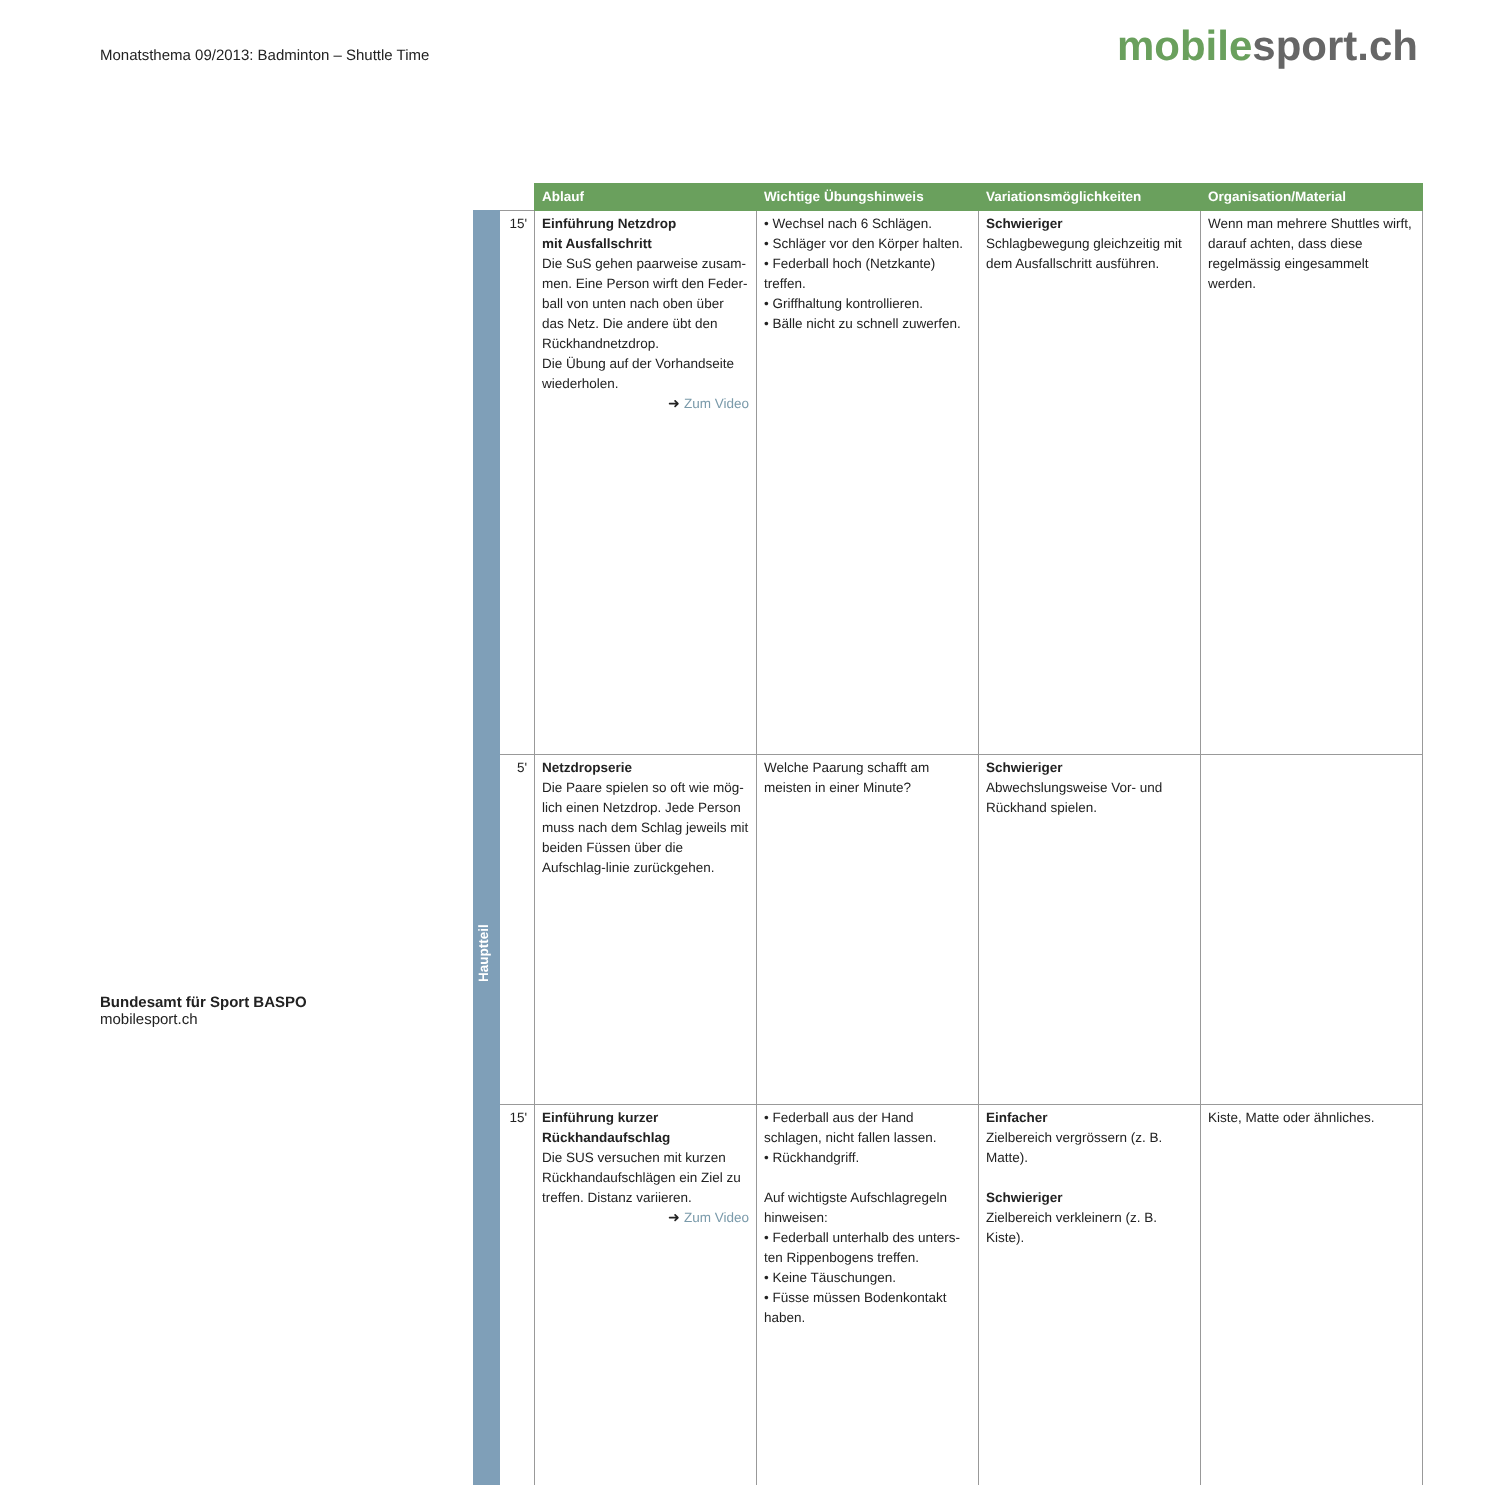Monatsthema 09/2013: Badminton – Shuttle Time
mobile sport.ch
| | | Ablauf | Wichtige Übungshinweis | Variationsmöglichkeiten | Organisation/Material |
| --- | --- | --- | --- | --- | --- |
| Hauptteil | 15' | Einführung Netzdrop mit Ausfallschritt Die SuS gehen paarweise zusam-men. Eine Person wirft den Feder-ball von unten nach oben über das Netz. Die andere übt den Rückhandnetzdrop. Die Übung auf der Vorhandseite wiederholen. ➜ Zum Video | • Wechsel nach 6 Schlägen. • Schläger vor den Körper halten. • Federball hoch (Netzkante) treffen. • Griffhaltung kontrollieren. • Bälle nicht zu schnell zuwerfen. | Schwieriger Schlagbewegung gleichzeitig mit dem Ausfallschritt ausführen. | Wenn man mehrere Shuttles wirft, darauf achten, dass diese regelmässig eingesammelt werden. |
| | 5' | Netzdropserie Die Paare spielen so oft wie mög-lich einen Netzdrop. Jede Person muss nach dem Schlag jeweils mit beiden Füssen über die Aufschlag-linie zurückgehen. | Welche Paarung schafft am meisten in einer Minute? | Schwieriger Abwechslungsweise Vor- und Rückhand spielen. | |
| | 15' | Einführung kurzer Rückhandaufschlag Die SUS versuchen mit kurzen Rückhandaufschlägen ein Ziel zu treffen. Distanz variieren. ➜ Zum Video | • Federball aus der Hand schlagen, nicht fallen lassen. • Rückhandgriff. Auf wichtigste Aufschlagregeln hinweisen: • Federball unterhalb des unters-ten Rippenbogens treffen. • Keine Täuschungen. • Füsse müssen Bodenkontakt haben. | Einfacher Zielbereich vergrössern (z. B. Matte). Schwieriger Zielbereich verkleinern (z. B. Kiste). | Kiste, Matte oder ähnliches. |
Bundesamt für Sport BASPO
mobilesport.ch